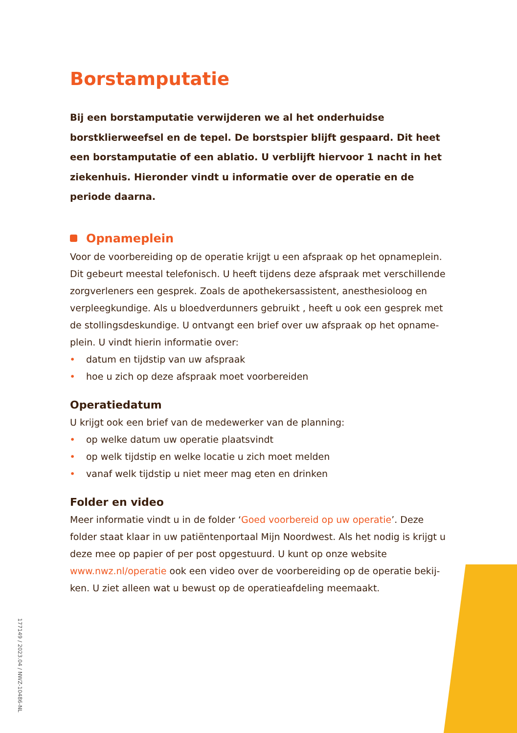Borstamputatie
Bij een borstamputatie verwijderen we al het onderhuidse borstklierweef­sel en de tepel. De borstspier blijft gespaard. Dit heet een borstamputatie of een ablatio. U verblijft hiervoor 1 nacht in het ziekenhuis. Hieronder vindt u informatie over de operatie en de periode daarna.
Opnameplein
Voor de voorbereiding op de operatie krijgt u een afspraak op het opnameplein. Dit gebeurt meestal telefonisch. U heeft tijdens deze afspraak met verschillende zorgverleners een gesprek. Zoals de apothekersassistent, anesthesioloog en verpleegkundige. Als u bloedverdunners gebruikt , heeft u ook een gesprek met de stollingsdeskundige. U ontvangt een brief over uw afspraak op het opname­plein. U vindt hierin informatie over:
• datum en tijdstip van uw afspraak
• hoe u zich op deze afspraak moet voorbereiden
Operatiedatum
U krijgt ook een brief van de medewerker van de planning:
• op welke datum uw operatie plaatsvindt
• op welk tijdstip en welke locatie u zich moet melden
• vanaf welk tijdstip u niet meer mag eten en drinken
Folder en video
Meer informatie vindt u in de folder ‘Goed voorbereid op uw operatie’. Deze folder staat klaar in uw patiëntenportaal Mijn Noordwest. Als het nodig is krijgt u deze mee op papier of per post opgestuurd. U kunt op onze website www.nwz.nl/operatie ook een video over de voorbereiding op de operatie bekij­ken. U ziet alleen wat u bewust op de operatieafdeling meemaakt.
177149 / 2023.04 / NWZ-10486-NL